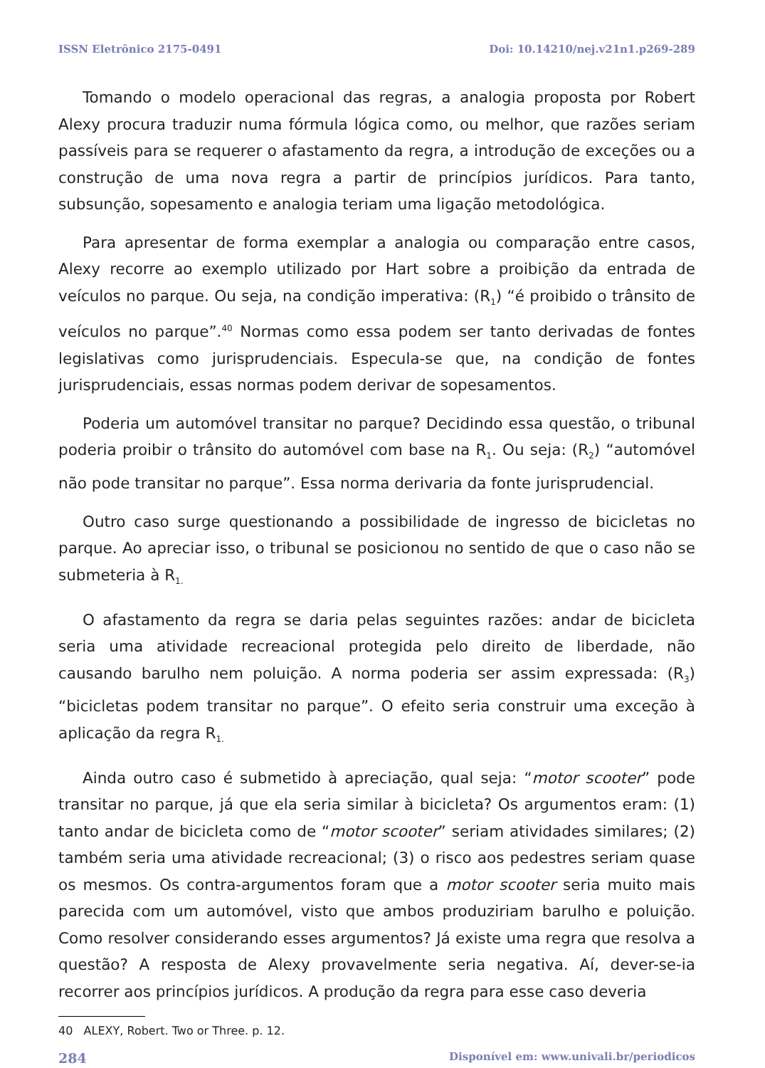ISSN Eletrônico 2175-0491 Doi: 10.14210/nej.v21n1.p269-289
Tomando o modelo operacional das regras, a analogia proposta por Robert Alexy procura traduzir numa fórmula lógica como, ou melhor, que razões seriam passíveis para se requerer o afastamento da regra, a introdução de exceções ou a construção de uma nova regra a partir de princípios jurídicos. Para tanto, subsunção, sopesamento e analogia teriam uma ligação metodológica.
Para apresentar de forma exemplar a analogia ou comparação entre casos, Alexy recorre ao exemplo utilizado por Hart sobre a proibição da entrada de veículos no parque. Ou seja, na condição imperativa: (R<sub>1</sub>) “é proibido o trânsito de veículos no parque”.<sup>40</sup> Normas como essa podem ser tanto derivadas de fontes legislativas como jurisprudenciais. Especula-se que, na condição de fontes jurisprudenciais, essas normas podem derivar de sopesamentos.
Poderia um automóvel transitar no parque? Decidindo essa questão, o tribunal poderia proibir o trânsito do automóvel com base na R<sub>1</sub>. Ou seja: (R<sub>2</sub>) “automóvel não pode transitar no parque”. Essa norma derivaria da fonte jurisprudencial.
Outro caso surge questionando a possibilidade de ingresso de bicicletas no parque. Ao apreciar isso, o tribunal se posicionou no sentido de que o caso não se submeteria à R<sub>1.</sub>
O afastamento da regra se daria pelas seguintes razões: andar de bicicleta seria uma atividade recreacional protegida pelo direito de liberdade, não causando barulho nem poluição. A norma poderia ser assim expressada: (R<sub>3</sub>) “bicicletas podem transitar no parque”. O efeito seria construir uma exceção à aplicação da regra R<sub>1.</sub>
Ainda outro caso é submetido à apreciação, qual seja: “motor scooter” pode transitar no parque, já que ela seria similar à bicicleta? Os argumentos eram: (1) tanto andar de bicicleta como de “motor scooter” seriam atividades similares; (2) também seria uma atividade recreacional; (3) o risco aos pedestres seriam quase os mesmos. Os contra-argumentos foram que a motor scooter seria muito mais parecida com um automóvel, visto que ambos produziriam barulho e poluição. Como resolver considerando esses argumentos? Já existe uma regra que resolva a questão? A resposta de Alexy provavelmente seria negativa. Aí, dever-se-ia recorrer aos princípios jurídicos. A produção da regra para esse caso deveria
40 ALEXY, Robert. Two or Three. p. 12.
284 Disponível em: www.univali.br/periodicos